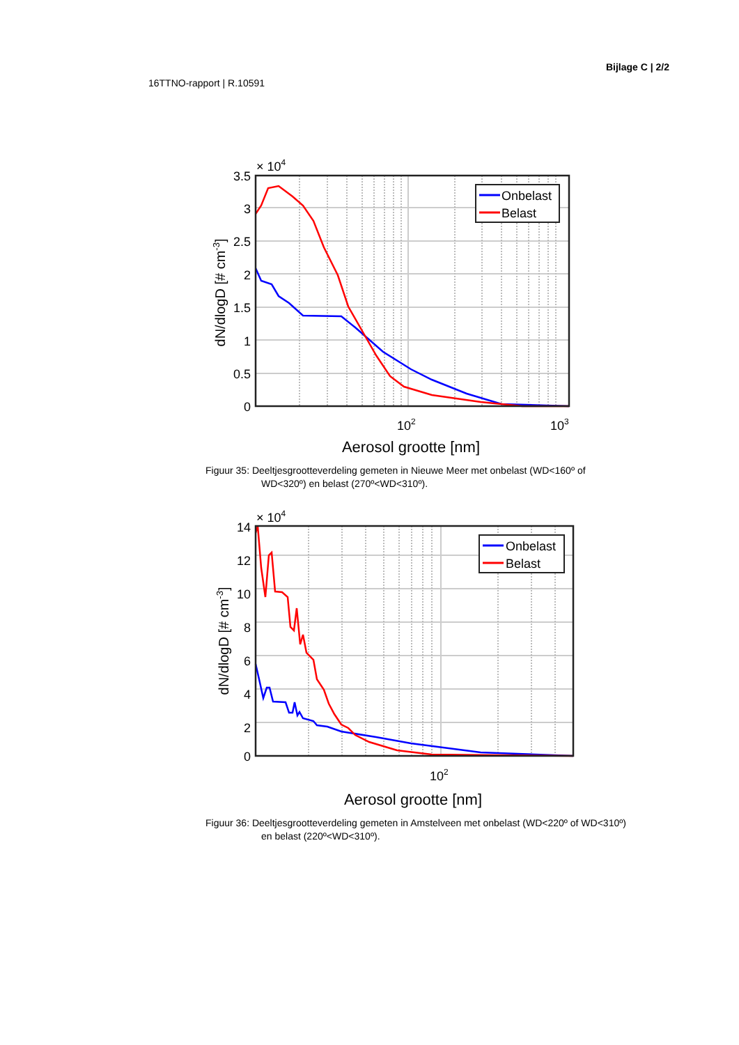Bijlage C | 2/2
16TTNO-rapport | R.10591
Onbelast
Belast
3.5
3
2.5
2
1.5
1
0.5
0
× 104
102
103
Aerosol grootte [nm]
dN/dlogD [# cm-3]
Figuur 35: Deeltjesgrootteverdeling gemeten in Nieuwe Meer met onbelast (WD<160º of
WD<320º) en belast (270º<WD<310º).
Onbelast
Belast
14
12
10
8
6
4
2
0
× 104
102
Aerosol grootte [nm]
dN/dlogD [# cm-3]
Figuur 36: Deeltjesgrootteverdeling gemeten in Amstelveen met onbelast (WD<220º of WD<310º)
en belast (220º<WD<310º).